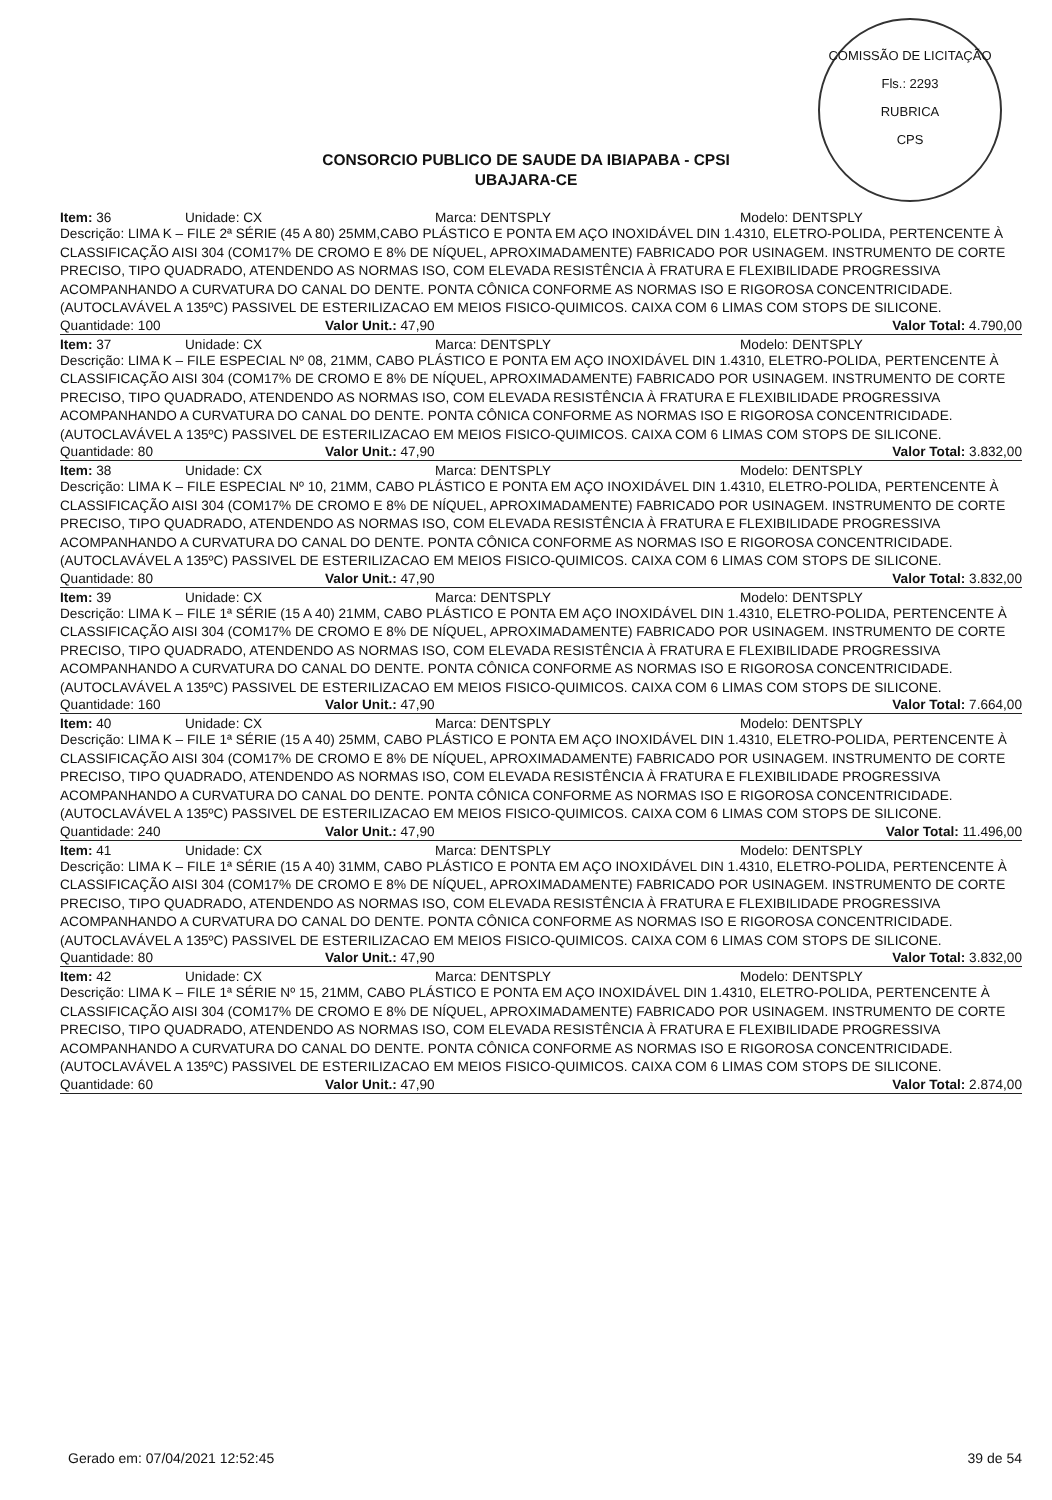COMISSÃO DE LICITAÇÃO
Fls.: 2293
RUBRICA
CPS
CONSORCIO PUBLICO DE SAUDE DA IBIAPABA - CPSI
UBAJARA-CE
Item: 36 Unidade: CX Marca: DENTSPLY Modelo: DENTSPLY
Descrição: LIMA K – FILE 2ª SÉRIE (45 A 80) 25MM,CABO PLÁSTICO E PONTA EM AÇO INOXIDÁVEL DIN 1.4310, ELETRO-POLIDA, PERTENCENTE À CLASSIFICAÇÃO AISI 304 (COM17% DE CROMO E 8% DE NÍQUEL, APROXIMADAMENTE) FABRICADO POR USINAGEM. INSTRUMENTO DE CORTE PRECISO, TIPO QUADRADO, ATENDENDO AS NORMAS ISO, COM ELEVADA RESISTÊNCIA À FRATURA E FLEXIBILIDADE PROGRESSIVA ACOMPANHANDO A CURVATURA DO CANAL DO DENTE. PONTA CÔNICA CONFORME AS NORMAS ISO E RIGOROSA CONCENTRICIDADE. (AUTOCLAVÁVEL A 135ºC) PASSIVEL DE ESTERILIZACAO EM MEIOS FISICO-QUIMICOS. CAIXA COM 6 LIMAS COM STOPS DE SILICONE.
Quantidade: 100 Valor Unit.: 47,90 Valor Total: 4.790,00
Item: 37 Unidade: CX Marca: DENTSPLY Modelo: DENTSPLY
Descrição: LIMA K – FILE ESPECIAL Nº 08, 21MM, CABO PLÁSTICO E PONTA EM AÇO INOXIDÁVEL DIN 1.4310, ELETRO-POLIDA, PERTENCENTE À CLASSIFICAÇÃO AISI 304 (COM17% DE CROMO E 8% DE NÍQUEL, APROXIMADAMENTE) FABRICADO POR USINAGEM. INSTRUMENTO DE CORTE PRECISO, TIPO QUADRADO, ATENDENDO AS NORMAS ISO, COM ELEVADA RESISTÊNCIA À FRATURA E FLEXIBILIDADE PROGRESSIVA ACOMPANHANDO A CURVATURA DO CANAL DO DENTE. PONTA CÔNICA CONFORME AS NORMAS ISO E RIGOROSA CONCENTRICIDADE. (AUTOCLAVÁVEL A 135ºC) PASSIVEL DE ESTERILIZACAO EM MEIOS FISICO-QUIMICOS. CAIXA COM 6 LIMAS COM STOPS DE SILICONE.
Quantidade: 80 Valor Unit.: 47,90 Valor Total: 3.832,00
Item: 38 Unidade: CX Marca: DENTSPLY Modelo: DENTSPLY
Descrição: LIMA K – FILE ESPECIAL Nº 10, 21MM, CABO PLÁSTICO E PONTA EM AÇO INOXIDÁVEL DIN 1.4310, ELETRO-POLIDA, PERTENCENTE À CLASSIFICAÇÃO AISI 304 (COM17% DE CROMO E 8% DE NÍQUEL, APROXIMADAMENTE) FABRICADO POR USINAGEM. INSTRUMENTO DE CORTE PRECISO, TIPO QUADRADO, ATENDENDO AS NORMAS ISO, COM ELEVADA RESISTÊNCIA À FRATURA E FLEXIBILIDADE PROGRESSIVA ACOMPANHANDO A CURVATURA DO CANAL DO DENTE. PONTA CÔNICA CONFORME AS NORMAS ISO E RIGOROSA CONCENTRICIDADE. (AUTOCLAVÁVEL A 135ºC) PASSIVEL DE ESTERILIZACAO EM MEIOS FISICO-QUIMICOS. CAIXA COM 6 LIMAS COM STOPS DE SILICONE.
Quantidade: 80 Valor Unit.: 47,90 Valor Total: 3.832,00
Item: 39 Unidade: CX Marca: DENTSPLY Modelo: DENTSPLY
Descrição: LIMA K – FILE 1ª SÉRIE (15 A 40) 21MM, CABO PLÁSTICO E PONTA EM AÇO INOXIDÁVEL DIN 1.4310, ELETRO-POLIDA, PERTENCENTE À CLASSIFICAÇÃO AISI 304 (COM17% DE CROMO E 8% DE NÍQUEL, APROXIMADAMENTE) FABRICADO POR USINAGEM. INSTRUMENTO DE CORTE PRECISO, TIPO QUADRADO, ATENDENDO AS NORMAS ISO, COM ELEVADA RESISTÊNCIA À FRATURA E FLEXIBILIDADE PROGRESSIVA ACOMPANHANDO A CURVATURA DO CANAL DO DENTE. PONTA CÔNICA CONFORME AS NORMAS ISO E RIGOROSA CONCENTRICIDADE. (AUTOCLAVÁVEL A 135ºC) PASSIVEL DE ESTERILIZACAO EM MEIOS FISICO-QUIMICOS. CAIXA COM 6 LIMAS COM STOPS DE SILICONE.
Quantidade: 160 Valor Unit.: 47,90 Valor Total: 7.664,00
Item: 40 Unidade: CX Marca: DENTSPLY Modelo: DENTSPLY
Descrição: LIMA K – FILE 1ª SÉRIE (15 A 40) 25MM, CABO PLÁSTICO E PONTA EM AÇO INOXIDÁVEL DIN 1.4310, ELETRO-POLIDA, PERTENCENTE À CLASSIFICAÇÃO AISI 304 (COM17% DE CROMO E 8% DE NÍQUEL, APROXIMADAMENTE) FABRICADO POR USINAGEM. INSTRUMENTO DE CORTE PRECISO, TIPO QUADRADO, ATENDENDO AS NORMAS ISO, COM ELEVADA RESISTÊNCIA À FRATURA E FLEXIBILIDADE PROGRESSIVA ACOMPANHANDO A CURVATURA DO CANAL DO DENTE. PONTA CÔNICA CONFORME AS NORMAS ISO E RIGOROSA CONCENTRICIDADE. (AUTOCLAVÁVEL A 135ºC) PASSIVEL DE ESTERILIZACAO EM MEIOS FISICO-QUIMICOS. CAIXA COM 6 LIMAS COM STOPS DE SILICONE.
Quantidade: 240 Valor Unit.: 47,90 Valor Total: 11.496,00
Item: 41 Unidade: CX Marca: DENTSPLY Modelo: DENTSPLY
Descrição: LIMA K – FILE 1ª SÉRIE (15 A 40) 31MM, CABO PLÁSTICO E PONTA EM AÇO INOXIDÁVEL DIN 1.4310, ELETRO-POLIDA, PERTENCENTE À CLASSIFICAÇÃO AISI 304 (COM17% DE CROMO E 8% DE NÍQUEL, APROXIMADAMENTE) FABRICADO POR USINAGEM. INSTRUMENTO DE CORTE PRECISO, TIPO QUADRADO, ATENDENDO AS NORMAS ISO, COM ELEVADA RESISTÊNCIA À FRATURA E FLEXIBILIDADE PROGRESSIVA ACOMPANHANDO A CURVATURA DO CANAL DO DENTE. PONTA CÔNICA CONFORME AS NORMAS ISO E RIGOROSA CONCENTRICIDADE. (AUTOCLAVÁVEL A 135ºC) PASSIVEL DE ESTERILIZACAO EM MEIOS FISICO-QUIMICOS. CAIXA COM 6 LIMAS COM STOPS DE SILICONE.
Quantidade: 80 Valor Unit.: 47,90 Valor Total: 3.832,00
Item: 42 Unidade: CX Marca: DENTSPLY Modelo: DENTSPLY
Descrição: LIMA K – FILE 1ª SÉRIE Nº 15, 21MM, CABO PLÁSTICO E PONTA EM AÇO INOXIDÁVEL DIN 1.4310, ELETRO-POLIDA, PERTENCENTE À CLASSIFICAÇÃO AISI 304 (COM17% DE CROMO E 8% DE NÍQUEL, APROXIMADAMENTE) FABRICADO POR USINAGEM. INSTRUMENTO DE CORTE PRECISO, TIPO QUADRADO, ATENDENDO AS NORMAS ISO, COM ELEVADA RESISTÊNCIA À FRATURA E FLEXIBILIDADE PROGRESSIVA ACOMPANHANDO A CURVATURA DO CANAL DO DENTE. PONTA CÔNICA CONFORME AS NORMAS ISO E RIGOROSA CONCENTRICIDADE. (AUTOCLAVÁVEL A 135ºC) PASSIVEL DE ESTERILIZACAO EM MEIOS FISICO-QUIMICOS. CAIXA COM 6 LIMAS COM STOPS DE SILICONE.
Quantidade: 60 Valor Unit.: 47,90 Valor Total: 2.874,00
Gerado em: 07/04/2021 12:52:45 39 de 54